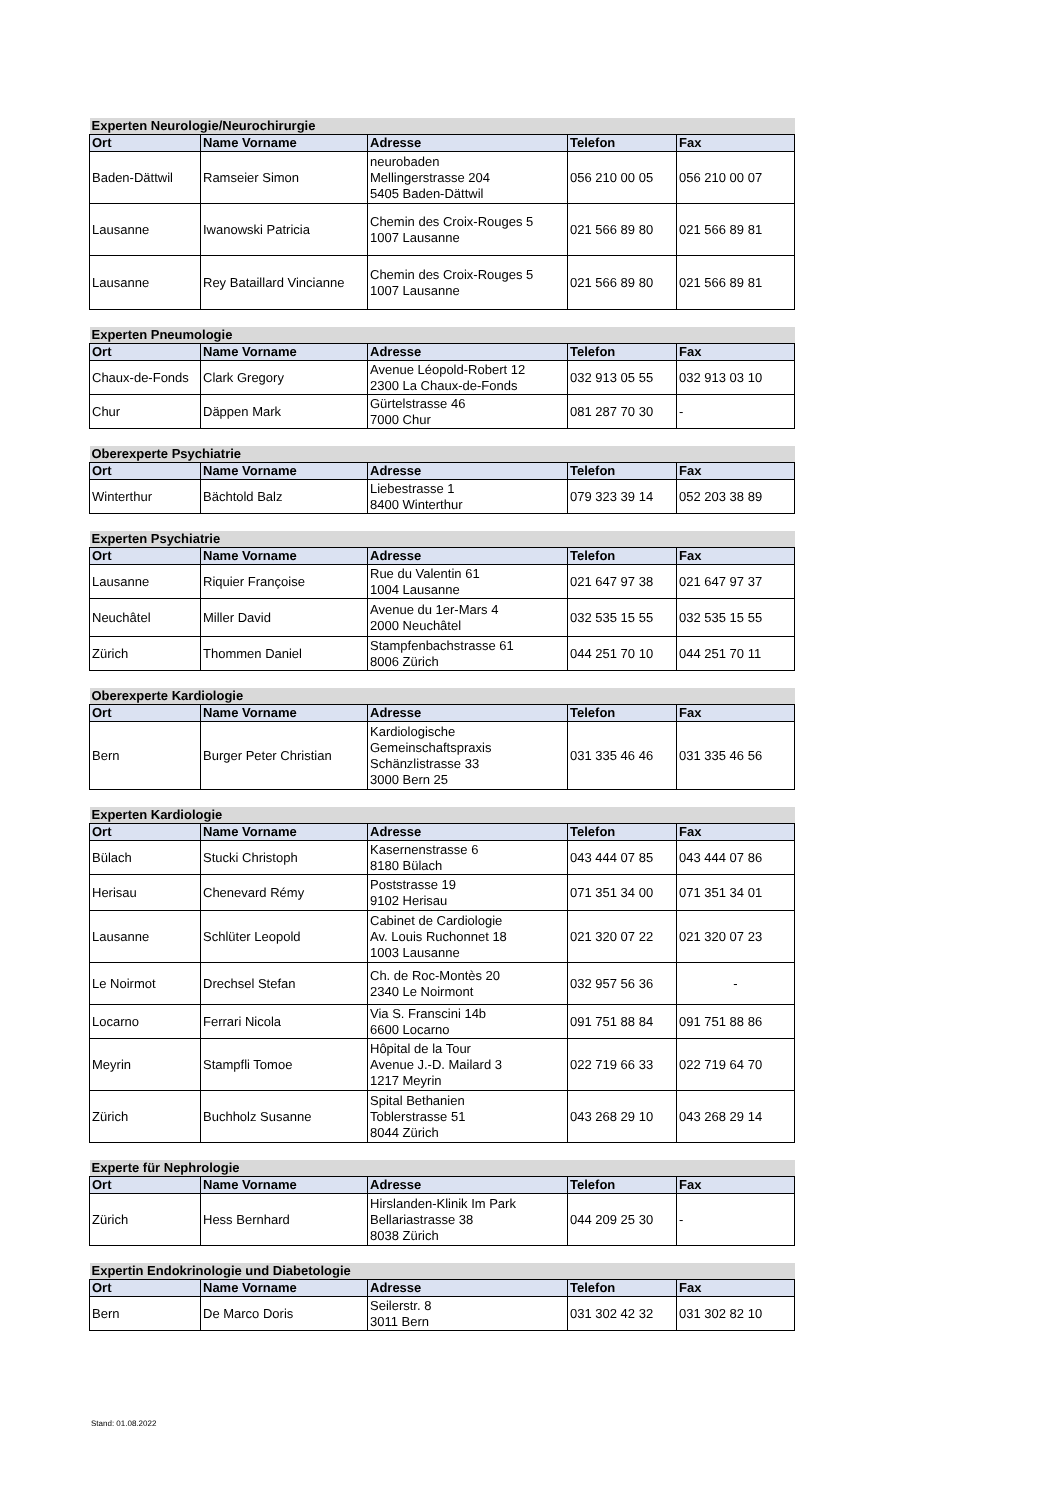| Experten Neurologie/Neurochirurgie | | | | |
| Ort | Name Vorname | Adresse | Telefon | Fax |
| Baden-Dättwil | Ramseier Simon | neurobaden Mellingerstrasse 204 5405 Baden-Dättwil | 056 210 00 05 | 056 210 00 07 |
| Lausanne | Iwanowski Patricia | Chemin des Croix-Rouges 5 1007 Lausanne | 021 566 89 80 | 021 566 89 81 |
| Lausanne | Rey Bataillard Vincianne | Chemin des Croix-Rouges 5 1007 Lausanne | 021 566 89 80 | 021 566 89 81 |
| Experten Pneumologie | | | | |
| Ort | Name Vorname | Adresse | Telefon | Fax |
| Chaux-de-Fonds | Clark Gregory | Avenue Léopold-Robert 12 2300 La Chaux-de-Fonds | 032 913 05 55 | 032 913 03 10 |
| Chur | Däppen Mark | Gürtelstrasse 46 7000 Chur | 081 287 70 30 | - |
| Oberexperte Psychiatrie | | | | |
| Ort | Name Vorname | Adresse | Telefon | Fax |
| Winterthur | Bächtold Balz | Liebestrasse 1 8400 Winterthur | 079 323 39 14 | 052 203 38 89 |
| Experten Psychiatrie | | | | |
| Ort | Name Vorname | Adresse | Telefon | Fax |
| Lausanne | Riquier Françoise | Rue du Valentin 61 1004 Lausanne | 021 647 97 38 | 021 647 97 37 |
| Neuchâtel | Miller David | Avenue du 1er-Mars 4 2000 Neuchâtel | 032 535 15 55 | 032 535 15 55 |
| Zürich | Thommen Daniel | Stampfenbachstrasse 61 8006 Zürich | 044 251 70 10 | 044 251 70 11 |
| Oberexperte Kardiologie | | | | |
| Ort | Name Vorname | Adresse | Telefon | Fax |
| Bern | Burger Peter Christian | Kardiologische Gemeinschaftspraxis Schänzlistrasse 33 3000 Bern 25 | 031 335 46 46 | 031 335 46 56 |
| Experten Kardiologie | | | | |
| Ort | Name Vorname | Adresse | Telefon | Fax |
| Bülach | Stucki Christoph | Kasernenstrasse 6 8180 Bülach | 043 444 07 85 | 043 444 07 86 |
| Herisau | Chenevard Rémy | Poststrasse 19 9102 Herisau | 071 351 34 00 | 071 351 34 01 |
| Lausanne | Schlüter Leopold | Cabinet de Cardiologie Av. Louis Ruchonnet 18 1003 Lausanne | 021 320 07 22 | 021 320 07 23 |
| Le Noirmot | Drechsel Stefan | Ch. de Roc-Montès 20 2340 Le Noirmont | 032 957 56 36 | - |
| Locarno | Ferrari Nicola | Via S. Franscini 14b 6600 Locarno | 091 751 88 84 | 091 751 88 86 |
| Meyrin | Stampfli Tomoe | Hôpital de la Tour Avenue J.-D. Mailard 3 1217 Meyrin | 022 719 66 33 | 022 719 64 70 |
| Zürich | Buchholz Susanne | Spital Bethanien Toblerstrasse 51 8044 Zürich | 043 268 29 10 | 043 268 29 14 |
| Experte für Nephrologie | | | | |
| Ort | Name Vorname | Adresse | Telefon | Fax |
| Zürich | Hess Bernhard | Hirslanden-Klinik Im Park Bellariastrasse 38 8038 Zürich | 044 209 25 30 | - |
| Expertin Endokrinologie und Diabetologie | | | | |
| Ort | Name Vorname | Adresse | Telefon | Fax |
| Bern | De Marco Doris | Seilerstr. 8 3011 Bern | 031 302 42 32 | 031 302 82 10 |
Stand: 01.08.2022